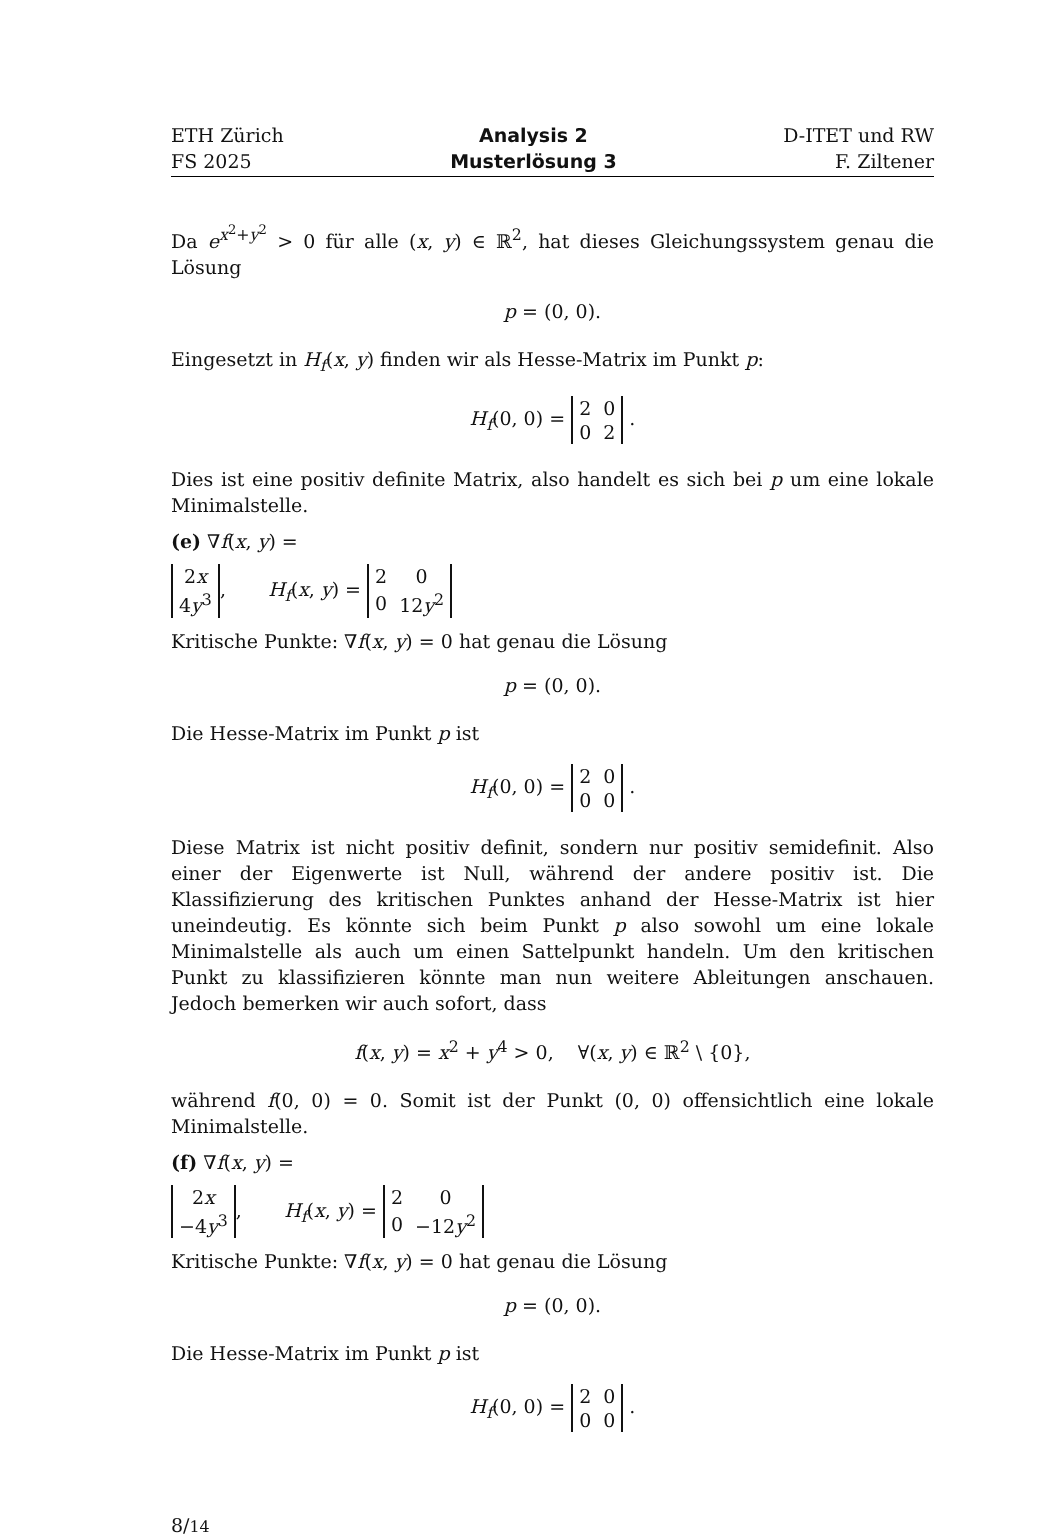ETH Zürich
FS 2025
Analysis 2
Musterlösung 3
D-ITET und RW
F. Ziltener
Da e<sup>x<sup>2</sup>+y<sup>2</sup></sup> > 0 für alle (x, y) ∈ ℝ<sup>2</sup>, hat dieses Gleichungssystem genau die Lösung
p = (0, 0).
Eingesetzt in H<sub>f</sub>(x, y) finden wir als Hesse-Matrix im Punkt p:
H<sub>f</sub>(0, 0) =
| 2 | 0 |
| 0 | 2 |
.
Dies ist eine positiv definite Matrix, also handelt es sich bei p um eine lokale Minimalstelle.
(e) ∇f(x, y) =
| 2 x |
| 4 y<sup>3</sup> |
, H<sub>f</sub>(x, y) =
| 2 | 0 |
| 0 | 12 y<sup>2</sup> |
Kritische Punkte: ∇f(x, y) = 0 hat genau die Lösung
p = (0, 0).
Die Hesse-Matrix im Punkt p ist
H<sub>f</sub>(0, 0) =
| 2 | 0 |
| 0 | 0 |
.
Diese Matrix ist nicht positiv definit, sondern nur positiv semidefinit. Also einer der Eigenwerte ist Null, während der andere positiv ist. Die Klassifizierung des kritischen Punktes anhand der Hesse-Matrix ist hier uneindeutig. Es könnte sich beim Punkt p also sowohl um eine lokale Minimalstelle als auch um einen Sattelpunkt handeln. Um den kritischen Punkt zu klassifizieren könnte man nun weitere Ableitungen anschauen. Jedoch bemerken wir auch sofort, dass
f(x, y) = x<sup>2</sup> + y<sup>4</sup> > 0, ∀(x, y) ∈ ℝ<sup>2</sup> \ {0},
während f(0, 0) = 0. Somit ist der Punkt (0, 0) offensichtlich eine lokale Minimalstelle.
(f) ∇f(x, y) =
| 2 x |
| −4 y<sup>3</sup> |
, H<sub>f</sub>(x, y) =
| 2 | 0 |
| 0 | −12 y<sup>2</sup> |
Kritische Punkte: ∇f(x, y) = 0 hat genau die Lösung
p = (0, 0).
Die Hesse-Matrix im Punkt p ist
H<sub>f</sub>(0, 0) =
| 2 | 0 |
| 0 | 0 |
.
8/14